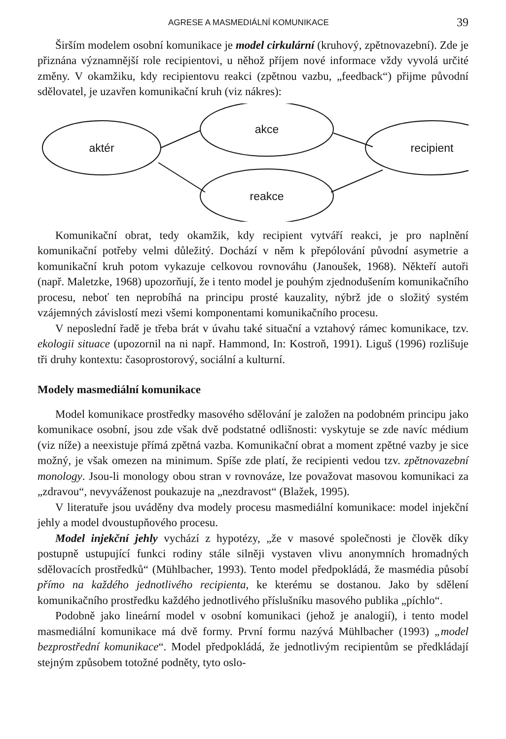AGRESE A MASMEDIÁLNÍ KOMUNIKACE 39
Širším modelem osobní komunikace je model cirkulární (kruhový, zpětnovazební). Zde je přiznána významnější role recipientovi, u něhož příjem nové informace vždy vyvolá určité změny. V okamžiku, kdy recipientovu reakci (zpětnou vazbu, „feedback“) přijme původní sdělovatel, je uzavřen komunikační kruh (viz nákres):
aktér
akce
recipient
reakce
Komunikační obrat, tedy okamžik, kdy recipient vytváří reakci, je pro naplnění komunikační potřeby velmi důležitý. Dochází v něm k přepólování původní asymetrie a komunikační kruh potom vykazuje celkovou rovnováhu (Janoušek, 1968). Někteří autoři (např. Maletzke, 1968) upozorňují, že i tento model je pouhým zjednodušením komunikačního procesu, neboť ten neprobíhá na principu prosté kauzality, nýbrž jde o složitý systém vzájemných závislostí mezi všemi komponentami komunikačního procesu.
V neposlední řadě je třeba brát v úvahu také situační a vztahový rámec komunikace, tzv. ekologii situace (upozornil na ni např. Hammond, In: Kostroň, 1991). Liguš (1996) rozlišuje tři druhy kontextu: časoprostorový, sociální a kulturní.
Modely masmediální komunikace
Model komunikace prostředky masového sdělování je založen na podobném principu jako komunikace osobní, jsou zde však dvě podstatné odlišnosti: vyskytuje se zde navíc médium (viz níže) a neexistuje přímá zpětná vazba. Komunikační obrat a moment zpětné vazby je sice možný, je však omezen na minimum. Spíše zde platí, že recipienti vedou tzv. zpětnovazební monology. Jsou-li monology obou stran v rovnováze, lze považovat masovou komunikaci za „zdravou“, nevyváženost poukazuje na „nezdravost“ (Blažek, 1995).
V literatuře jsou uváděny dva modely procesu masmediální komunikace: model injekční jehly a model dvoustupňového procesu.
Model injekční jehly vychází z hypotézy, „že v masové společnosti je člověk díky postupně ustupující funkci rodiny stále silněji vystaven vlivu anonymních hromadných sdělovacích prostředků“ (Mühlbacher, 1993). Tento model předpokládá, že masmédia působí přímo na každého jednotlivého recipienta, ke kterému se dostanou. Jako by sdělení komunikačního prostředku každého jednotlivého příslušníku masového publika „píchlo“.
Podobně jako lineární model v osobní komunikaci (jehož je analogií), i tento model masmediální komunikace má dvě formy. První formu nazývá Mühlbacher (1993) „model bezprostřední komunikace“. Model předpokládá, že jednotlivým recipientům se předkládají stejným způsobem totožné podněty, tyto oslo-